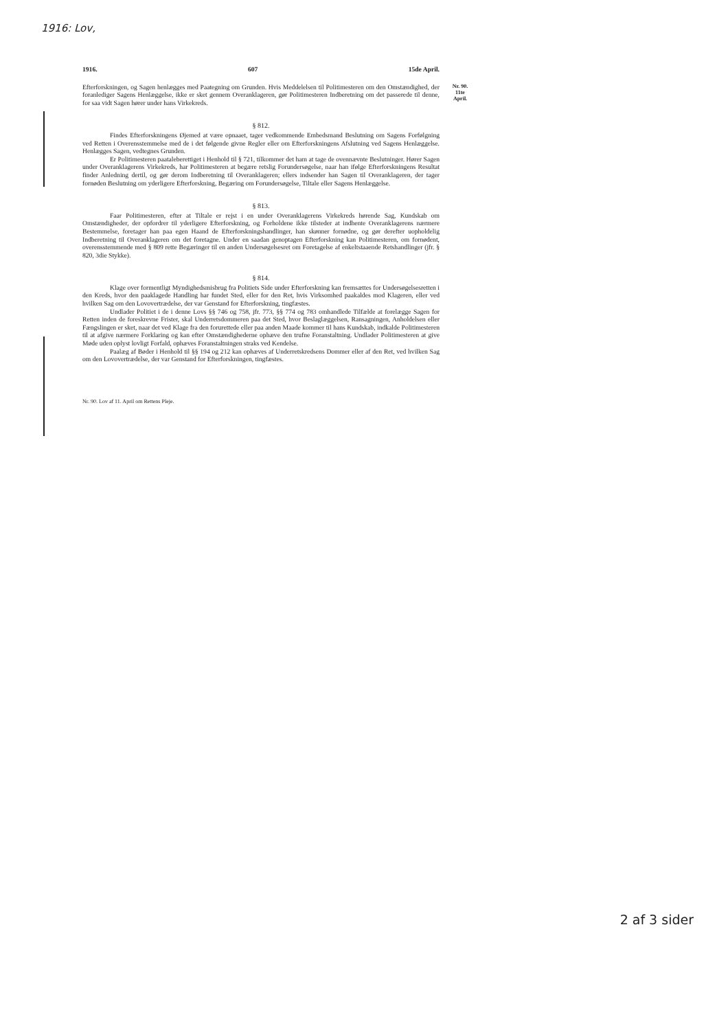1916: Lov,
1916. 607 15de April.
Nr. 90.
11te
April.
Efterforskningen, og Sagen henlægges med Paategning om Grunden. Hvis Meddelelsen til Politimesteren om den Omstændighed, der foranlediger Sagens Henlæggelse, ikke er sket gennem Overanklageren, gør Politimesteren Indberetning om det passerede til denne, for saa vidt Sagen hører under hans Virkekreds.
§ 812.
Findes Efterforskningens Øjemed at være opnaaet, tager vedkommende Embedsmand Beslutning om Sagens Forfølgning ved Retten i Overensstemmelse med de i det følgende givne Regler eller om Efterforskningens Afslutning ved Sagens Henlæggelse. Henlægges Sagen, vedtegnes Grunden.
Er Politimesteren paataleberettiget i Henhold til § 721, tilkommer det ham at tage de ovennævnte Beslutninger. Hører Sagen under Overanklagerens Virkekreds, har Politimesteren at begære retslig Forundersøgelse, naar han ifølge Efterforskningens Resultat finder Anledning dertil, og gør derom Indberetning til Overanklageren; ellers indsender han Sagen til Overanklageren, der tager fornøden Beslutning om yderligere Efterforskning, Begæring om Forundersøgelse, Tiltale eller Sagens Henlæggelse.
§ 813.
Faar Politimesteren, efter at Tiltale er rejst i en under Overanklagerens Virkekreds hørende Sag, Kundskab om Omstændigheder, der opfordrer til yderligere Efterforskning, og Forholdene ikke tilsteder at indhente Overanklagerens nærmere Bestemmelse, foretager han paa egen Haand de Efterforskningshandlinger, han skønner fornødne, og gør derefter uopholdelig Indberetning til Overanklageren om det foretagne. Under en saadan genoptagen Efterforskning kan Politimesteren, om fornødent, overensstemmende med § 809 rette Begæringer til en anden Undersøgelsesret om Foretagelse af enkeltstaaende Retshandlinger (jfr. § 820, 3die Stykke).
§ 814.
Klage over formentligt Myndighedsmisbrug fra Politiets Side under Efterforskning kan fremsættes for Undersøgelsesretten i den Kreds, hvor den paaklagede Handling har fundet Sted, eller for den Ret, hvis Virksomhed paakaldes mod Klageren, eller ved hvilken Sag om den Lovovertrædelse, der var Genstand for Efterforskning, tingfæstes.
Undlader Politiet i de i denne Lovs §§ 746 og 758, jfr. 773, §§ 774 og 783 omhandlede Tilfælde at forelægge Sagen for Retten inden de foreskrevne Frister, skal Underretsdommeren paa det Sted, hvor Beslaglæggelsen, Ransagningen, Anholdelsen eller Fængslingen er sket, naar det ved Klage fra den forurettede eller paa anden Maade kommer til hans Kundskab, indkalde Politimesteren til at afgive nærmere Forklaring og kan efter Omstændighederne ophæve den trufne Foranstaltning. Undlader Politimesteren at give Møde uden oplyst lovligt Forfald, ophæves Foranstaltningen straks ved Kendelse.
Paalæg af Bøder i Henhold til §§ 194 og 212 kan ophæves af Underretskredsens Dommer eller af den Ret, ved hvilken Sag om den Lovovertrædelse, der var Genstand for Efterforskningen, tingfæstes.
Nr. 90. Lov af 11. April om Rettens Pleje.
2 af 3 sider